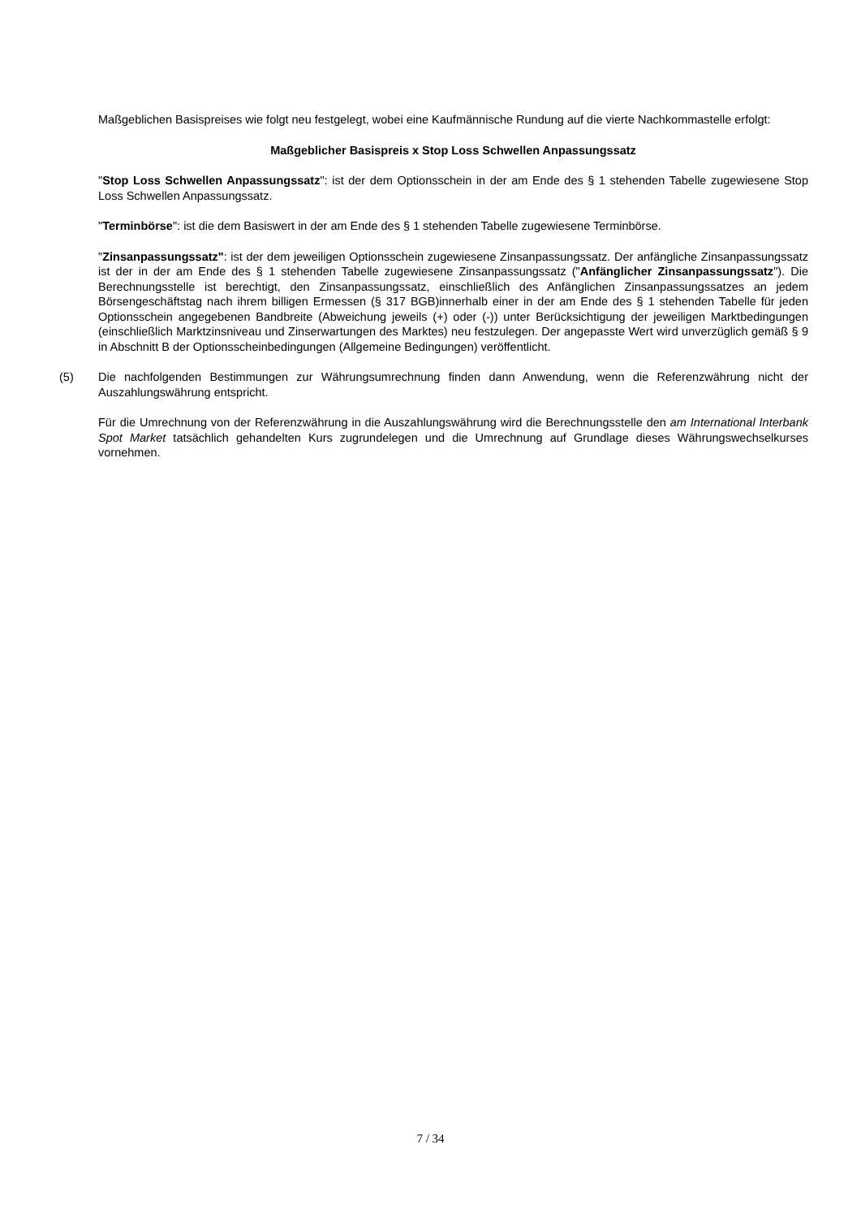Maßgeblichen Basispreises wie folgt neu festgelegt, wobei eine Kaufmännische Rundung auf die vierte Nachkommastelle erfolgt:
Maßgeblicher Basispreis x Stop Loss Schwellen Anpassungssatz
"Stop Loss Schwellen Anpassungssatz": ist der dem Optionsschein in der am Ende des § 1 stehenden Tabelle zugewiesene Stop Loss Schwellen Anpassungssatz.
"Terminbörse": ist die dem Basiswert in der am Ende des § 1 stehenden Tabelle zugewiesene Terminbörse.
"Zinsanpassungssatz": ist der dem jeweiligen Optionsschein zugewiesene Zinsanpassungssatz. Der anfängliche Zinsanpassungssatz ist der in der am Ende des § 1 stehenden Tabelle zugewiesene Zinsanpassungssatz ("Anfänglicher Zinsanpassungssatz"). Die Berechnungsstelle ist berechtigt, den Zinsanpassungssatz, einschließlich des Anfänglichen Zinsanpassungssatzes an jedem Börsengeschäftstag nach ihrem billigen Ermessen (§ 317 BGB)innerhalb einer in der am Ende des § 1 stehenden Tabelle für jeden Optionsschein angegebenen Bandbreite (Abweichung jeweils (+) oder (-)) unter Berücksichtigung der jeweiligen Marktbedingungen (einschließlich Marktzinsniveau und Zinserwartungen des Marktes) neu festzulegen. Der angepasste Wert wird unverzüglich gemäß § 9 in Abschnitt B der Optionsscheinbedingungen (Allgemeine Bedingungen) veröffentlicht.
(5) Die nachfolgenden Bestimmungen zur Währungsumrechnung finden dann Anwendung, wenn die Referenzwährung nicht der Auszahlungswährung entspricht.
Für die Umrechnung von der Referenzwährung in die Auszahlungswährung wird die Berechnungsstelle den am International Interbank Spot Market tatsächlich gehandelten Kurs zugrundelegen und die Umrechnung auf Grundlage dieses Währungswechselkurses vornehmen.
7 / 34